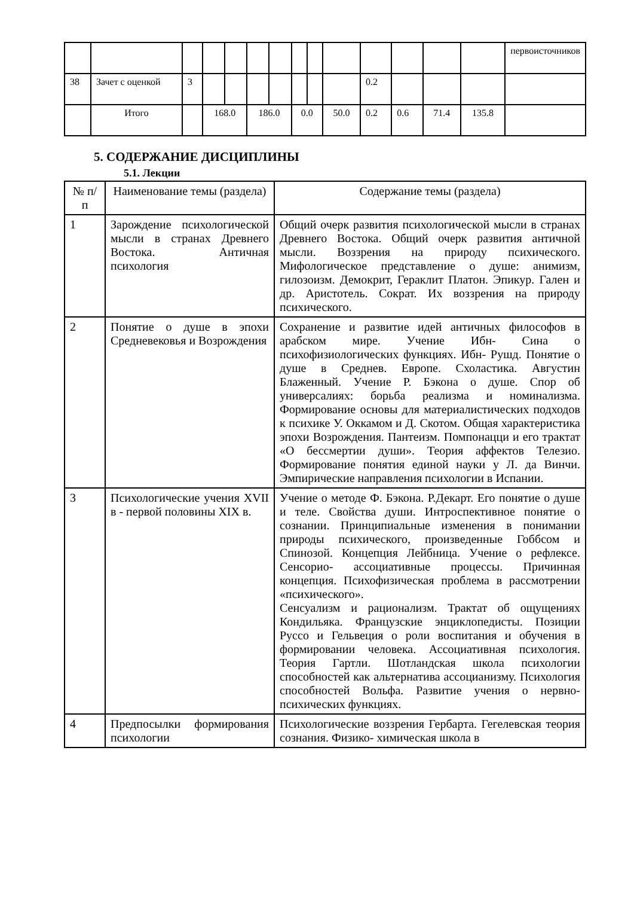| | | | | | | | | | | | | | | первоисточников |
| 38 | Зачет с оценкой | 3 | | | | | | | | 0.2 | | | | |
| | Итого | | 168.0 | | 186.0 | | 0.0 | | 50.0 | 0.2 | 0.6 | 71.4 | 135.8 | |
5. СОДЕРЖАНИЕ ДИСЦИПЛИНЫ
5.1. Лекции
| № п/п | Наименование темы (раздела) | Содержание темы (раздела) |
| --- | --- | --- |
| 1 | Зарождение психологической мысли в странах Древнего Востока. Античная психология | Общий очерк развития психологической мысли в странах Древнего Востока. Общий очерк развития античной мысли. Воззрения на природу психического. Мифологическое представление о душе: анимизм, гилозоизм. Демокрит, Гераклит Платон. Эпикур. Гален и др. Аристотель. Сократ. Их воззрения на природу психического. |
| 2 | Понятие о душе в эпохи Средневековья и Возрождения | Сохранение и развитие идей античных философов в арабском мире. Учение Ибн- Сина о психофизиологических функциях. Ибн- Рушд. Понятие о душе в Среднев. Европе. Схоластика. Августин Блаженный. Учение Р. Бэкона о душе. Спор об универсалиях: борьба реализма и номинализма. Формирование основы для материалистических подходов к психике У. Оккамом и Д. Скотом. Общая характеристика эпохи Возрождения. Пантеизм. Помпонацци и его трактат «О бессмертии души». Теория аффектов Телезио. Формирование понятия единой науки у Л. да Винчи. Эмпирические направления психологии в Испании. |
| 3 | Психологические учения XVII в - первой половины XIX в. | Учение о методе Ф. Бэкона. Р.Декарт. Его понятие о душе и теле. Свойства души. Интроспективное понятие о сознании. Принципиальные изменения в понимании природы психического, произведенные Гоббсом и Спинозой. Концепция Лейбница. Учение о рефлексе. Сенсорио- ассоциативные процессы. Причинная концепция. Психофизическая проблема в рассмотрении «психического». Сенсуализм и рационализм. Трактат об ощущениях Кондильяка. Французские энциклопедисты. Позиции Руссо и Гельвеция о роли воспитания и обучения в формировании человека. Ассоциативная психология. Теория Гартли. Шотландская школа психологии способностей как альтернатива ассоцианизму. Психология способностей Вольфа. Развитие учения о нервно-психических функциях. |
| 4 | Предпосылки формирования психологии | Психологические воззрения Гербарта. Гегелевская теория сознания. Физико- химическая школа в |